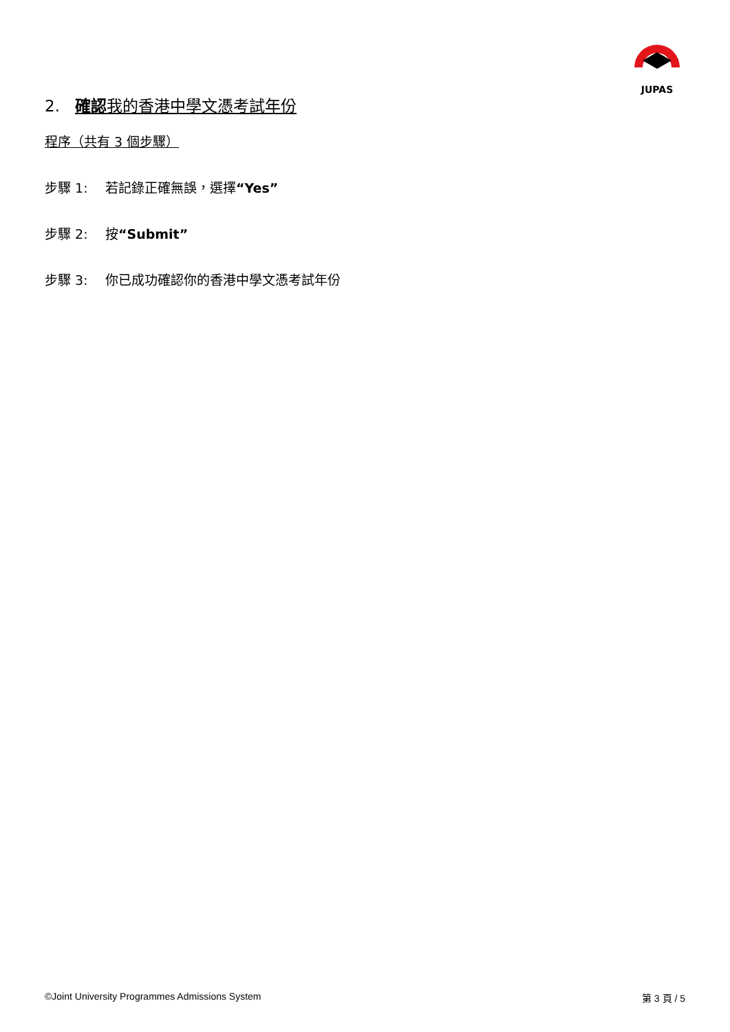JUPAS
2. 確認我的香港中學文憑考試年份
程序（共有 3 個步驟）
步驟 1: 若記錄正確無誤，選擇“Yes”
步驟 2: 按“Submit”
步驟 3: 你已成功確認你的香港中學文憑考試年份
©Joint University Programmes Admissions System 第 3 頁 / 5